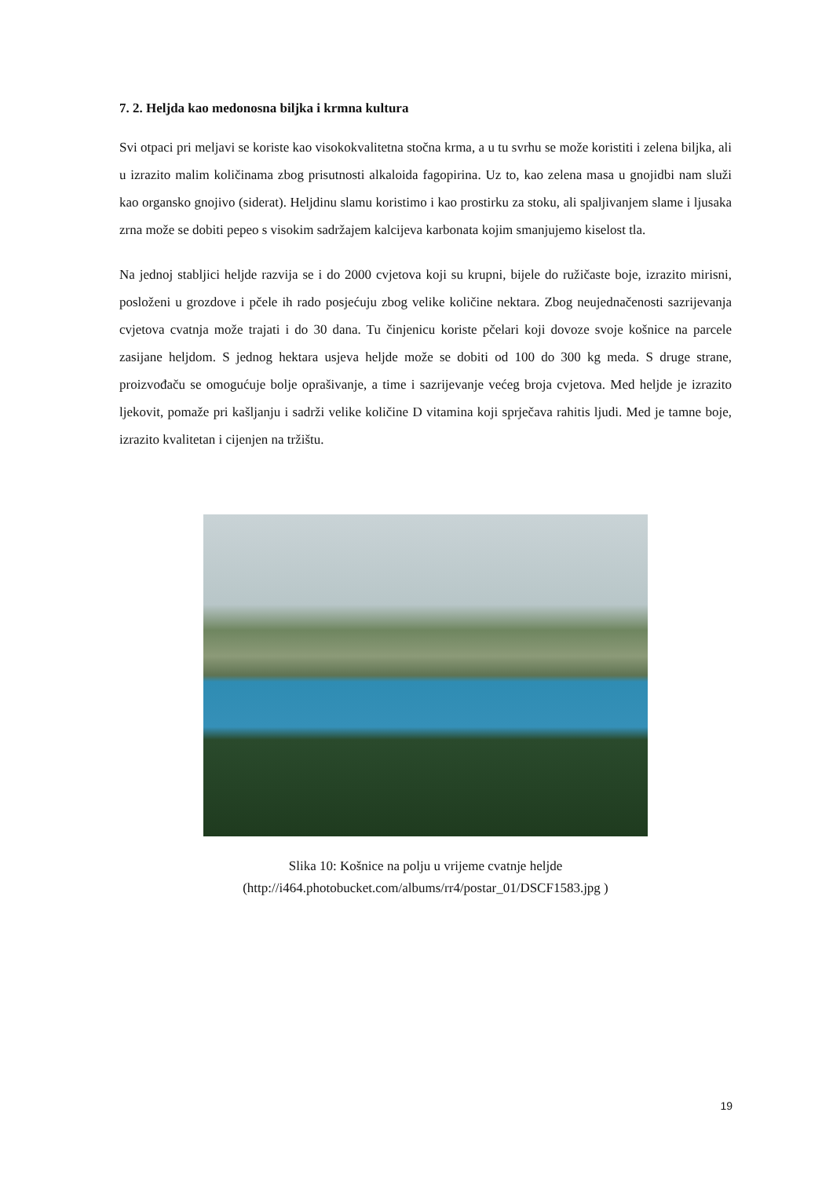7. 2. Heljda kao medonosna biljka i krmna kultura
Svi otpaci pri meljavi se koriste kao visokokvalitetna stočna krma, a u tu svrhu se može koristiti i zelena biljka, ali u izrazito malim količinama zbog prisutnosti alkaloida fagopirina. Uz to, kao zelena masa u gnojidbi nam služi kao organsko gnojivo (siderat). Heljdinu slamu koristimo i kao prostirku za stoku, ali spaljivanjem slame i ljusaka zrna može se dobiti pepeo s visokim sadržajem kalcijeva karbonata kojim smanjujemo kiselost tla.
Na jednoj stabljici heljde razvija se i do 2000 cvjetova koji su krupni, bijele do ružičaste boje, izrazito mirisni, posloženi u grozdove i pčele ih rado posjećuju zbog velike količine nektara. Zbog neujednačenosti sazrijevanja cvjetova cvatnja može trajati i do 30 dana. Tu činjenicu koriste pčelari koji dovoze svoje košnice na parcele zasijane heljdom. S jednog hektara usjeva heljde može se dobiti od 100 do 300 kg meda. S druge strane, proizvođaču se omogućuje bolje oprašivanje, a time i sazrijevanje većeg broja cvjetova. Med heljde je izrazito ljekovit, pomaže pri kašljanju i sadrži velike količine D vitamina koji sprječava rahitis ljudi. Med je tamne boje, izrazito kvalitetan i cijenjen na tržištu.
Slika 10: Košnice na polju u vrijeme cvatnje heljde
(http://i464.photobucket.com/albums/rr4/postar_01/DSCF1583.jpg )
19